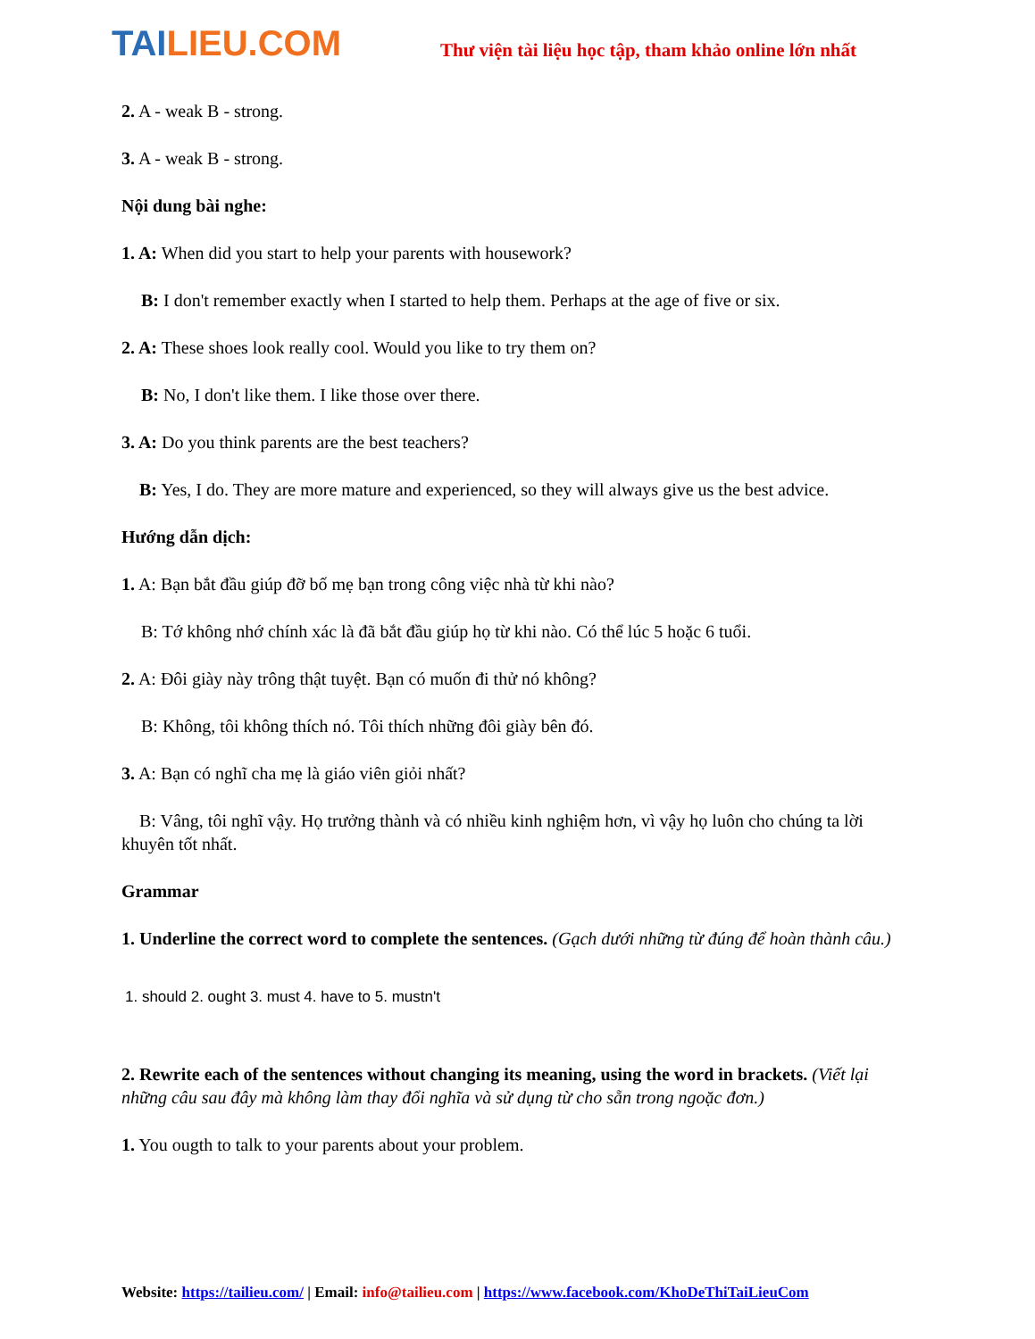TAILIEU.COM
Thư viện tài liệu học tập, tham khảo online lớn nhất
2. A - weak B - strong.
3. A - weak B - strong.
Nội dung bài nghe:
1. A: When did you start to help your parents with housework?
B: I don't remember exactly when I started to help them. Perhaps at the age of five or six.
2. A: These shoes look really cool. Would you like to try them on?
B: No, I don't like them. I like those over there.
3. A: Do you think parents are the best teachers?
B: Yes, I do. They are more mature and experienced, so they will always give us the best advice.
Hướng dẫn dịch:
1. A: Bạn bắt đầu giúp đỡ bố mẹ bạn trong công việc nhà từ khi nào?
B: Tớ không nhớ chính xác là đã bắt đầu giúp họ từ khi nào. Có thể lúc 5 hoặc 6 tuổi.
2. A: Đôi giày này trông thật tuyệt. Bạn có muốn đi thử nó không?
B: Không, tôi không thích nó. Tôi thích những đôi giày bên đó.
3. A: Bạn có nghĩ cha mẹ là giáo viên giỏi nhất?
B: Vâng, tôi nghĩ vậy. Họ trưởng thành và có nhiều kinh nghiệm hơn, vì vậy họ luôn cho chúng ta lời khuyên tốt nhất.
Grammar
1. Underline the correct word to complete the sentences. (Gạch dưới những từ đúng để hoàn thành câu.)
1. should 2. ought 3. must 4. have to 5. mustn't
2. Rewrite each of the sentences without changing its meaning, using the word in brackets. (Viết lại những câu sau đây mà không làm thay đổi nghĩa và sử dụng từ cho sẵn trong ngoặc đơn.)
1. You ougth to talk to your parents about your problem.
Website: https://tailieu.com/ | Email: info@tailieu.com | https://www.facebook.com/KhoDeThiTaiLieuCom